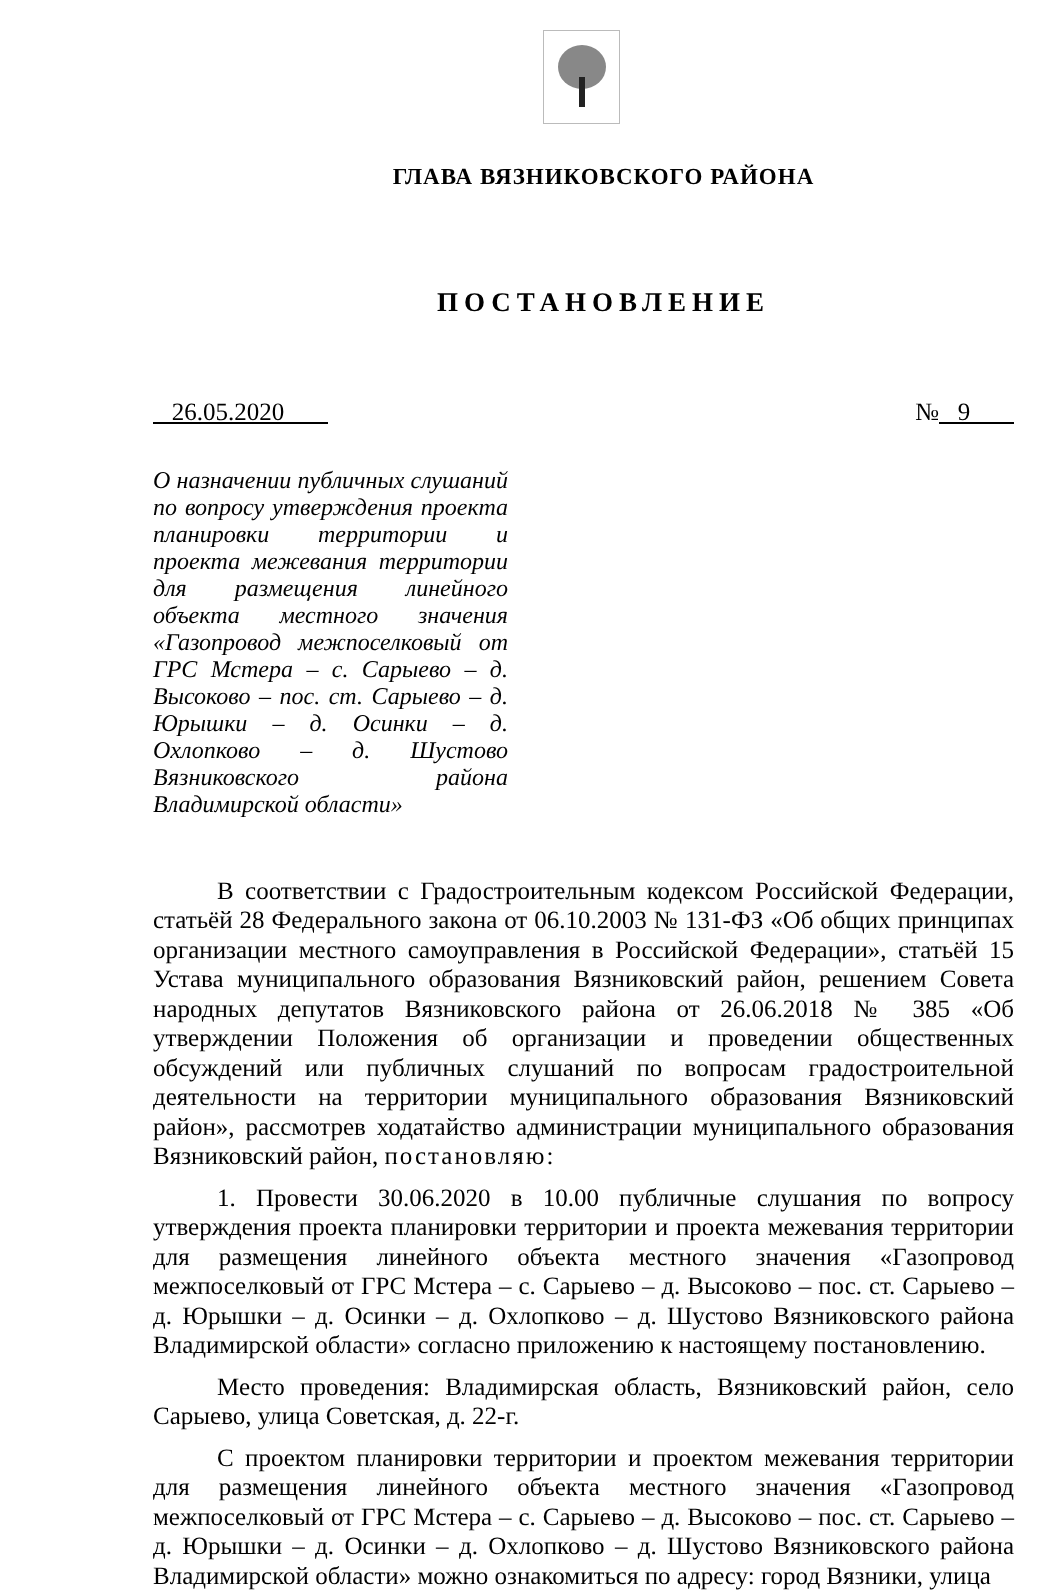ГЛАВА ВЯЗНИКОВСКОГО РАЙОНА
ПОСТАНОВЛЕНИЕ
26.05.2020 № 9
О назначении публичных слушаний по вопросу утверждения проекта планировки территории и проекта межевания территории для размещения линейного объекта местного значения «Газопровод межпоселковый от ГРС Мстера – с. Сарыево – д. Высоково – пос. ст. Сарыево – д. Юрышки – д. Осинки – д. Охлопково – д. Шустово Вязниковского района Владимирской области»
В соответствии с Градостроительным кодексом Российской Федерации, статьёй 28 Федерального закона от 06.10.2003 № 131-ФЗ «Об общих принципах организации местного самоуправления в Российской Федерации», статьёй 15 Устава муниципального образования Вязниковский район, решением Совета народных депутатов Вязниковского района от 26.06.2018 № 385 «Об утверждении Положения об организации и проведении общественных обсуждений или публичных слушаний по вопросам градостроительной деятельности на территории муниципального образования Вязниковский район», рассмотрев ходатайство администрации муниципального образования Вязниковский район, постановляю:
1. Провести 30.06.2020 в 10.00 публичные слушания по вопросу утверждения проекта планировки территории и проекта межевания территории для размещения линейного объекта местного значения «Газопровод межпоселковый от ГРС Мстера – с. Сарыево – д. Высоково – пос. ст. Сарыево – д. Юрышки – д. Осинки – д. Охлопково – д. Шустово Вязниковского района Владимирской области» согласно приложению к настоящему постановлению.
Место проведения: Владимирская область, Вязниковский район, село Сарыево, улица Советская, д. 22-г.
С проектом планировки территории и проектом межевания территории для размещения линейного объекта местного значения «Газопровод межпоселковый от ГРС Мстера – с. Сарыево – д. Высоково – пос. ст. Сарыево – д. Юрышки – д. Осинки – д. Охлопково – д. Шустово Вязниковского района Владимирской области» можно ознакомиться по адресу: город Вязники, улица